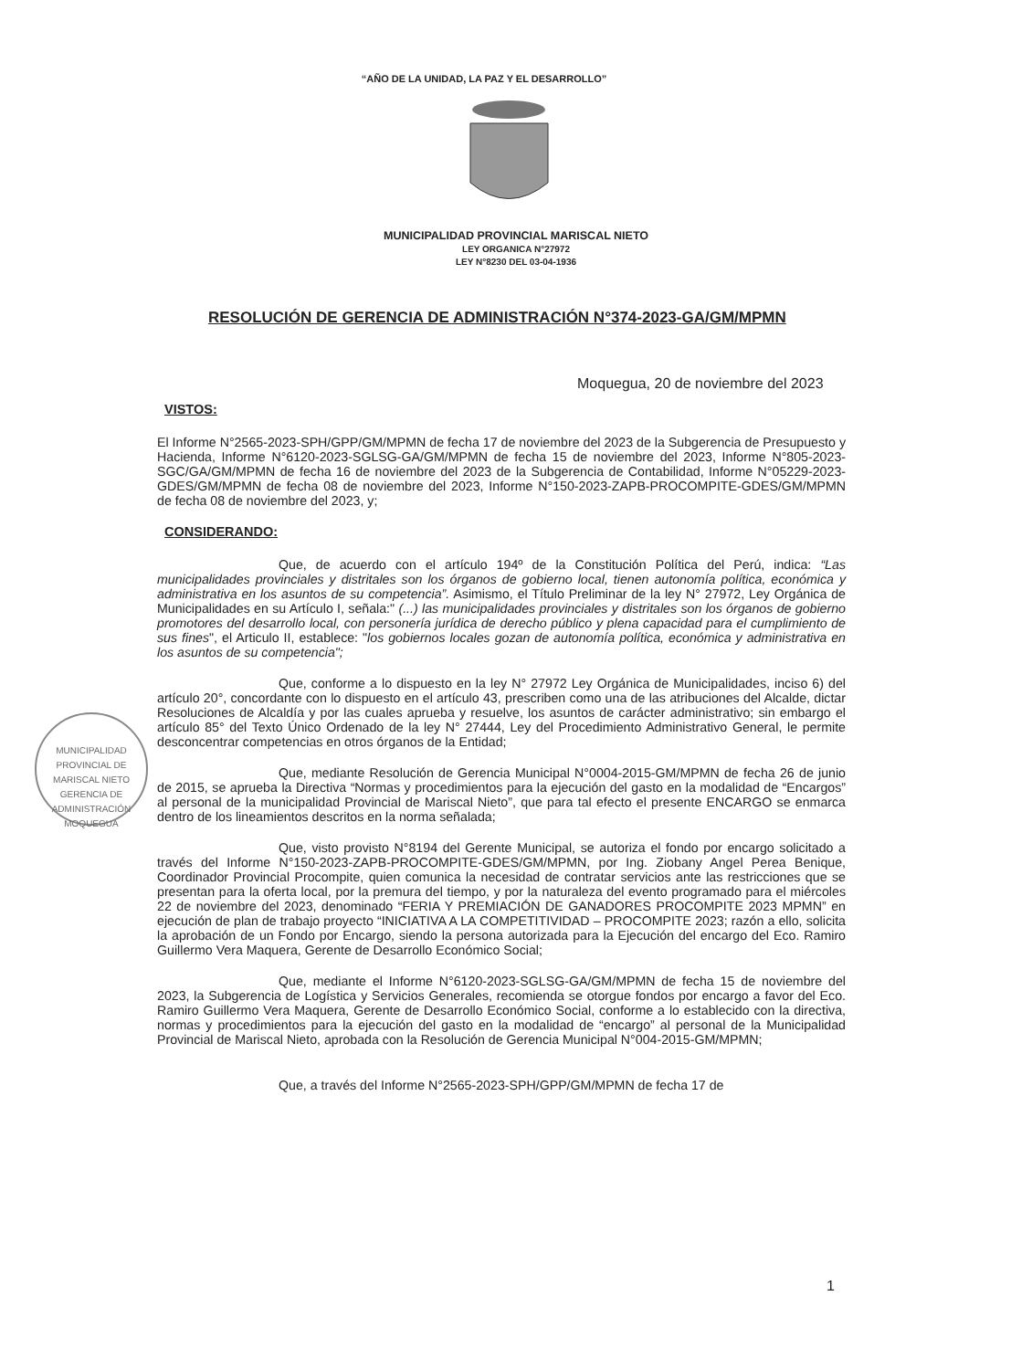“AÑO DE LA UNIDAD, LA PAZ Y EL DESARROLLO”
MUNICIPALIDAD PROVINCIAL MARISCAL NIETO
LEY ORGANICA N°27972
LEY N°8230 DEL 03-04-1936
RESOLUCIÓN DE GERENCIA DE ADMINISTRACIÓN N°374-2023-GA/GM/MPMN
Moquegua, 20 de noviembre del 2023
MUNICIPALIDAD PROVINCIAL DE MARISCAL NIETO
GERENCIA DE ADMINISTRACIÓN
MOQUEGUA
VISTOS:
El Informe N°2565-2023-SPH/GPP/GM/MPMN de fecha 17 de noviembre del 2023 de la Subgerencia de Presupuesto y Hacienda, Informe N°6120-2023-SGLSG-GA/GM/MPMN de fecha 15 de noviembre del 2023, Informe N°805-2023-SGC/GA/GM/MPMN de fecha 16 de noviembre del 2023 de la Subgerencia de Contabilidad, Informe N°05229-2023-GDES/GM/MPMN de fecha 08 de noviembre del 2023, Informe N°150-2023-ZAPB-PROCOMPITE-GDES/GM/MPMN de fecha 08 de noviembre del 2023, y;
CONSIDERANDO:
Que, de acuerdo con el artículo 194º de la Constitución Política del Perú, indica: “Las municipalidades provinciales y distritales son los órganos de gobierno local, tienen autonomía política, económica y administrativa en los asuntos de su competencia”. Asimismo, el Título Preliminar de la ley N° 27972, Ley Orgánica de Municipalidades en su Artículo I, señala:" (...) las municipalidades provinciales y distritales son los órganos de gobierno promotores del desarrollo local, con personería jurídica de derecho público y plena capacidad para el cumplimiento de sus fines", el Articulo II, establece: "los gobiernos locales gozan de autonomía política, económica y administrativa en los asuntos de su competencia";
Que, conforme a lo dispuesto en la ley N° 27972 Ley Orgánica de Municipalidades, inciso 6) del artículo 20°, concordante con lo dispuesto en el artículo 43, prescriben como una de las atribuciones del Alcalde, dictar Resoluciones de Alcaldía y por las cuales aprueba y resuelve, los asuntos de carácter administrativo; sin embargo el artículo 85° del Texto Único Ordenado de la ley N° 27444, Ley del Procedimiento Administrativo General, le permite desconcentrar competencias en otros órganos de la Entidad;
Que, mediante Resolución de Gerencia Municipal N°0004-2015-GM/MPMN de fecha 26 de junio de 2015, se aprueba la Directiva “Normas y procedimientos para la ejecución del gasto en la modalidad de “Encargos” al personal de la municipalidad Provincial de Mariscal Nieto”, que para tal efecto el presente ENCARGO se enmarca dentro de los lineamientos descritos en la norma señalada;
Que, visto provisto N°8194 del Gerente Municipal, se autoriza el fondo por encargo solicitado a través del Informe N°150-2023-ZAPB-PROCOMPITE-GDES/GM/MPMN, por Ing. Ziobany Angel Perea Benique, Coordinador Provincial Procompite, quien comunica la necesidad de contratar servicios ante las restricciones que se presentan para la oferta local, por la premura del tiempo, y por la naturaleza del evento programado para el miércoles 22 de noviembre del 2023, denominado “FERIA Y PREMIACIÓN DE GANADORES PROCOMPITE 2023 MPMN” en ejecución de plan de trabajo proyecto “INICIATIVA A LA COMPETITIVIDAD – PROCOMPITE 2023; razón a ello, solicita la aprobación de un Fondo por Encargo, siendo la persona autorizada para la Ejecución del encargo del Eco. Ramiro Guillermo Vera Maquera, Gerente de Desarrollo Económico Social;
Que, mediante el Informe N°6120-2023-SGLSG-GA/GM/MPMN de fecha 15 de noviembre del 2023, la Subgerencia de Logística y Servicios Generales, recomienda se otorgue fondos por encargo a favor del Eco. Ramiro Guillermo Vera Maquera, Gerente de Desarrollo Económico Social, conforme a lo establecido con la directiva, normas y procedimientos para la ejecución del gasto en la modalidad de “encargo” al personal de la Municipalidad Provincial de Mariscal Nieto, aprobada con la Resolución de Gerencia Municipal N°004-2015-GM/MPMN;
Que, a través del Informe N°2565-2023-SPH/GPP/GM/MPMN de fecha 17 de
1